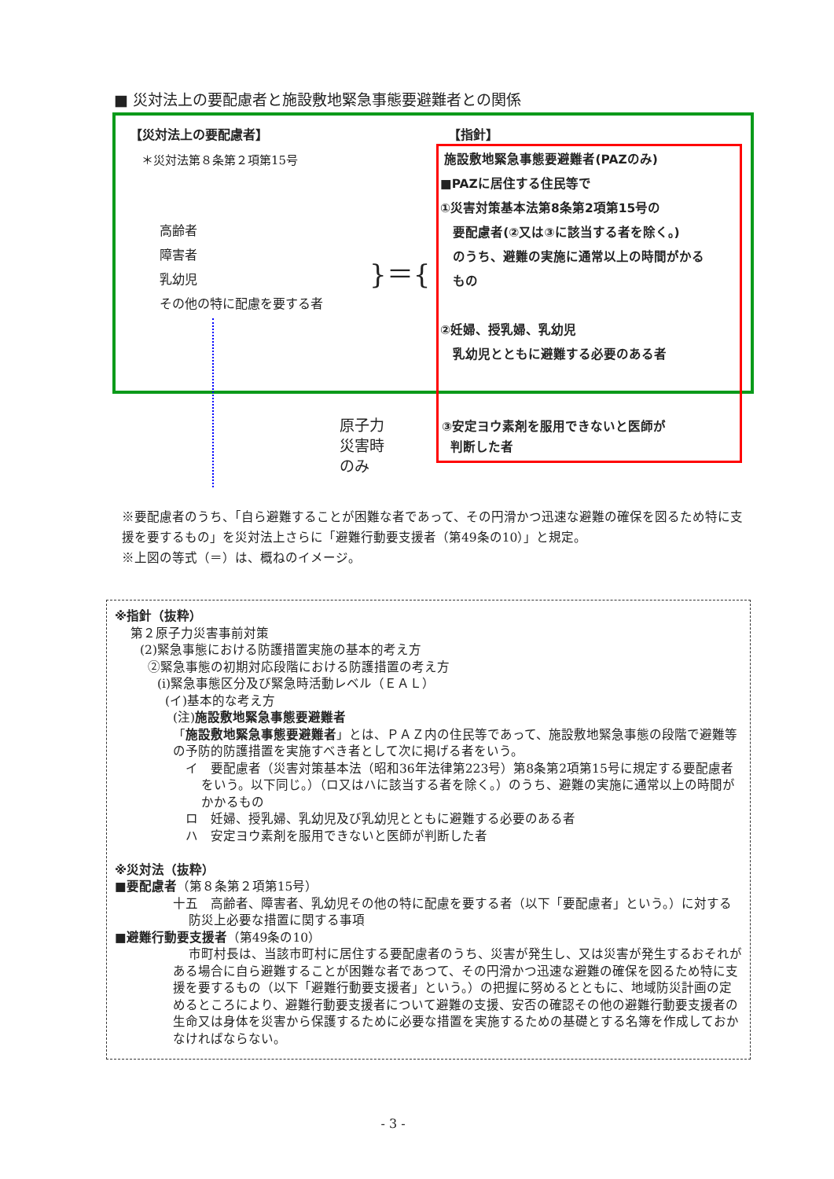■ 災対法上の要配慮者と施設敷地緊急事態要避難者との関係
【災対法上の要配慮者】
＊災対法第８条第２項第15号
高齢者
障害者
乳幼児
その他の特に配慮を要する者
}＝{
【指針】
施設敷地緊急事態要避難者(PAZのみ)
■PAZに居住する住民等で
①災害対策基本法第8条第2項第15号の
要配慮者(②又は③に該当する者を除く。)
のうち、避難の実施に通常以上の時間がかる
もの
②妊婦、授乳婦、乳幼児
乳幼児とともに避難する必要のある者
原子力
災害時
のみ
③安定ヨウ素剤を服用できないと医師が
判断した者
※要配慮者のうち、「自ら避難することが困難な者であって、その円滑かつ迅速な避難の確保を図るため特に支援を要するもの」を災対法上さらに「避難行動要支援者（第49条の10）」と規定。
※上図の等式（＝）は、概ねのイメージ。
※指針（抜粋）
第２原子力災害事前対策
(2)緊急事態における防護措置実施の基本的考え方
②緊急事態の初期対応段階における防護措置の考え方
(i)緊急事態区分及び緊急時活動レベル（ＥＡＬ）
(イ)基本的な考え方
(注)施設敷地緊急事態要避難者
「施設敷地緊急事態要避難者」とは、ＰＡＺ内の住民等であって、施設敷地緊急事態の段階で避難等の予防的防護措置を実施すべき者として次に掲げる者をいう。
イ　要配慮者（災害対策基本法（昭和36年法律第223号）第8条第2項第15号に規定する要配慮者をいう。以下同じ。）（ロ又はハに該当する者を除く。）のうち、避難の実施に通常以上の時間がかかるもの
ロ　妊婦、授乳婦、乳幼児及び乳幼児とともに避難する必要のある者
ハ　安定ヨウ素剤を服用できないと医師が判断した者
※災対法（抜粋）
■要配慮者（第８条第２項第15号）
十五　高齢者、障害者、乳幼児その他の特に配慮を要する者（以下「要配慮者」という。）に対する防災上必要な措置に関する事項
■避難行動要支援者（第49条の10）
市町村長は、当該市町村に居住する要配慮者のうち、災害が発生し、又は災害が発生するおそれがある場合に自ら避難することが困難な者であつて、その円滑かつ迅速な避難の確保を図るため特に支援を要するもの（以下「避難行動要支援者」という。）の把握に努めるとともに、地域防災計画の定めるところにより、避難行動要支援者について避難の支援、安否の確認その他の避難行動要支援者の生命又は身体を災害から保護するために必要な措置を実施するための基礎とする名簿を作成しておかなければならない。
- 3 -